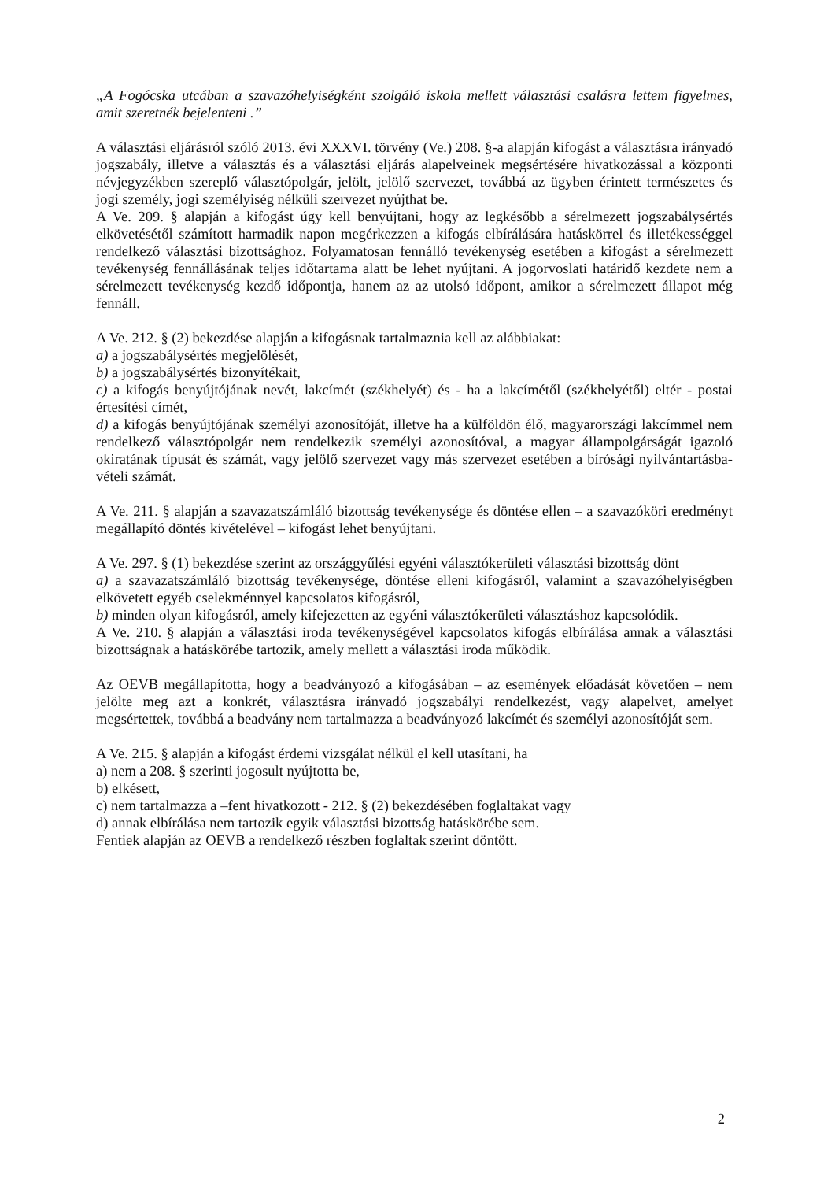„A Fogócska utcában a szavazóhelyiségként szolgáló iskola mellett választási csalásra lettem figyelmes, amit szeretnék bejelenteni .”
A választási eljárásról szóló 2013. évi XXXVI. törvény (Ve.) 208. §-a alapján kifogást a választásra irányadó jogszabály, illetve a választás és a választási eljárás alapelveinek megsértésére hivatkozással a központi névjegyzékben szereplő választópolgár, jelölt, jelölő szervezet, továbbá az ügyben érintett természetes és jogi személy, jogi személyiség nélküli szervezet nyújthat be.
A Ve. 209. § alapján a kifogást úgy kell benyújtani, hogy az legkésőbb a sérelmezett jogszabálysértés elkövetésétől számított harmadik napon megérkezzen a kifogás elbírálására hatáskörrel és illetékességgel rendelkező választási bizottsághoz. Folyamatosan fennálló tevékenység esetében a kifogást a sérelmezett tevékenység fennállásának teljes időtartama alatt be lehet nyújtani. A jogorvoslati határidő kezdete nem a sérelmezett tevékenység kezdő időpontja, hanem az az utolsó időpont, amikor a sérelmezett állapot még fennáll.
A Ve. 212. § (2) bekezdése alapján a kifogásnak tartalmaznia kell az alábbiakat:
a) a jogszabálysértés megjelölését,
b) a jogszabálysértés bizonyítékait,
c) a kifogás benyújtójának nevét, lakcímét (székhelyét) és - ha a lakcímétől (székhelyétől) eltér - postai értesítési címét,
d) a kifogás benyújtójának személyi azonosítóját, illetve ha a külföldön élő, magyarországi lakcímmel nem rendelkező választópolgár nem rendelkezik személyi azonosítóval, a magyar állampolgárságát igazoló okiratának típusát és számát, vagy jelölő szervezet vagy más szervezet esetében a bírósági nyilvántartásba-vételi számát.
A Ve. 211. § alapján a szavazatszámláló bizottság tevékenysége és döntése ellen – a szavazóköri eredményt megállapító döntés kivételével – kifogást lehet benyújtani.
A Ve. 297. § (1) bekezdése szerint az országgyűlési egyéni választókerületi választási bizottság dönt
a) a szavazatszámláló bizottság tevékenysége, döntése elleni kifogásról, valamint a szavazóhelyiségben elkövetett egyéb cselekménnyel kapcsolatos kifogásról,
b) minden olyan kifogásról, amely kifejezetten az egyéni választókerületi választáshoz kapcsolódik.
A Ve. 210. § alapján a választási iroda tevékenységével kapcsolatos kifogás elbírálása annak a választási bizottságnak a hatáskörébe tartozik, amely mellett a választási iroda működik.
Az OEVB megállapította, hogy a beadványozó a kifogásában – az események előadását követően – nem jelölte meg azt a konkrét, választásra irányadó jogszabályi rendelkezést, vagy alapelvet, amelyet megsértettek, továbbá a beadvány nem tartalmazza a beadványozó lakcímét és személyi azonosítóját sem.
A Ve. 215. § alapján a kifogást érdemi vizsgálat nélkül el kell utasítani, ha
a) nem a 208. § szerinti jogosult nyújtotta be,
b) elkésett,
c) nem tartalmazza a –fent hivatkozott - 212. § (2) bekezdésében foglaltakat vagy
d) annak elbírálása nem tartozik egyik választási bizottság hatáskörébe sem.
Fentiek alapján az OEVB a rendelkező részben foglaltak szerint döntött.
2